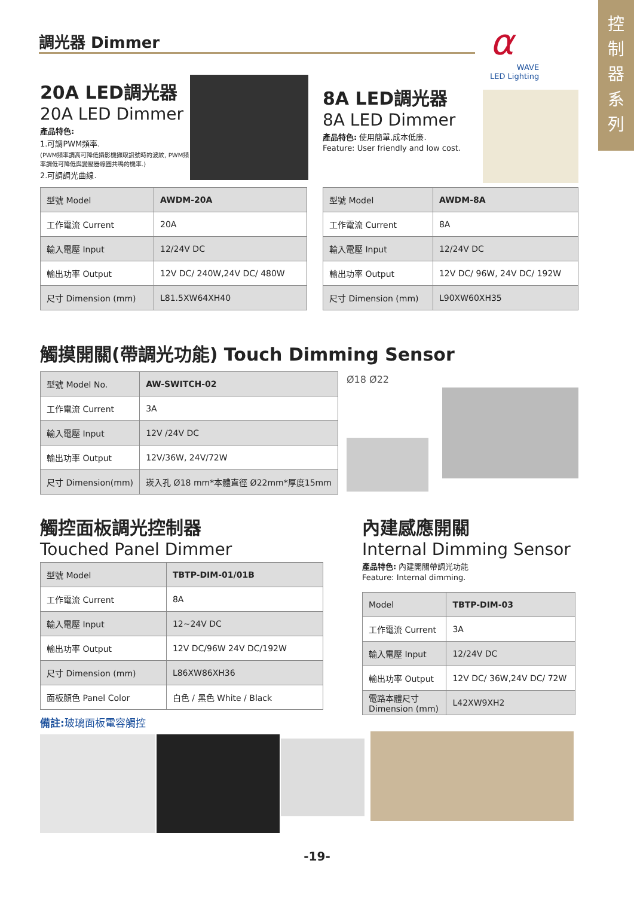控
制
器
系
列
調光器 Dimmer
α
WAVE
LED Lighting
20A LED調光器
20A LED Dimmer
產品特色:
1.可調PWM頻率.
(PWM頻率調高可降低攝影機擷取訊號時的波紋, PWM頻率調低可降低與變壓器線圈共鳴的機率.)
2.可調調光曲線.
8A LED調光器
8A LED Dimmer
產品特色: 使用簡單,成本低廉.
Feature: User friendly and low cost.
| 型號 Model | AWDM-20A |
| 工作電流 Current | 20A |
| 輸入電壓 Input | 12/24V DC |
| 輸出功率 Output | 12V DC/ 240W,24V DC/ 480W |
| 尺寸 Dimension (mm) | L81.5XW64XH40 |
| 型號 Model | AWDM-8A |
| 工作電流 Current | 8A |
| 輸入電壓 Input | 12/24V DC |
| 輸出功率 Output | 12V DC/ 96W, 24V DC/ 192W |
| 尺寸 Dimension (mm) | L90XW60XH35 |
觸摸開關(帶調光功能) Touch Dimming Sensor
| 型號 Model No. | AW-SWITCH-02 |
| 工作電流 Current | 3A |
| 輸入電壓 Input | 12V /24V DC |
| 輸出功率 Output | 12V/36W, 24V/72W |
| 尺寸 Dimension(mm) | 崁入孔 Ø18 mm*本體直徑 Ø22mm*厚度15mm |
Ø18 Ø22
觸控面板調光控制器
Touched Panel Dimmer
| 型號 Model | TBTP-DIM-01/01B |
| 工作電流 Current | 8A |
| 輸入電壓 Input | 12~24V DC |
| 輸出功率 Output | 12V DC/96W 24V DC/192W |
| 尺寸 Dimension (mm) | L86XW86XH36 |
| 面板顏色 Panel Color | 白色 / 黑色 White / Black |
備註: 玻璃面板電容觸控
內建感應開關
Internal Dimming Sensor
產品特色: 內建開關帶調光功能
Feature: Internal dimming.
| Model | TBTP-DIM-03 |
| 工作電流 Current | 3A |
| 輸入電壓 Input | 12/24V DC |
| 輸出功率 Output | 12V DC/ 36W,24V DC/ 72W |
| 電路本體尺寸 Dimension (mm) | L42XW9XH2 |
-19-